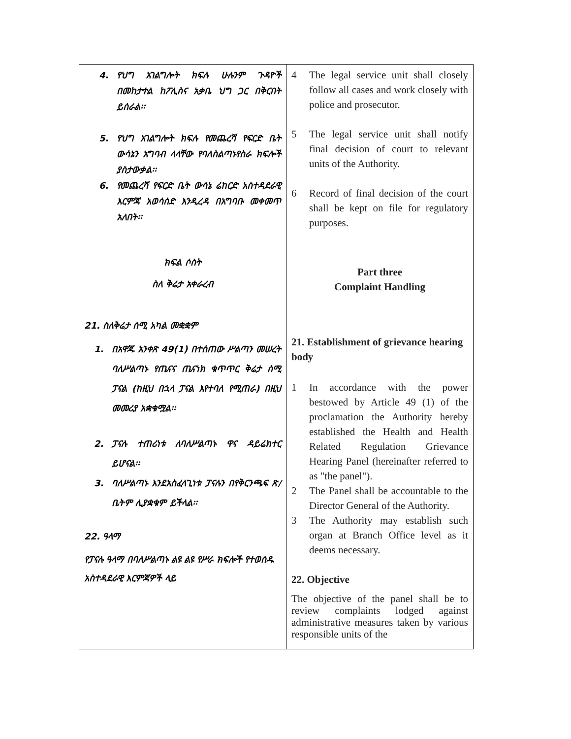| 4. የህግ አገልግሎት ክፍሉ ሁሉንም ጉዳዮች በመከታተል ከፖሊስና አቃቤ ህግ ጋር በቅርበት ይሰራል፡፡ 5. የህግ አገልግሎት ክፍሉ የመጨረሻ የፍርድ ቤት ውሳኔን አግባብ ላላቸው የባለስልጣኑየስራ ክፍሎች ያስታውቃል፡፡ 6. የመጨረሻ የፍርድ ቤት ውሳኔ ሬከርድ አስተዳደራዊ እርምጃ አወሳሰድ እንዲረዳ በአግባቡ መቀመጥ አለበት፡፡ ክፍል ሶስት ስለ ቅሬታ አቀራረብ 21. ስለቅሬታ ሰሚ አካል መቋቋም 1. በአዋጁ አንቀጽ 49(1) በተሰጠው ሥልጣን መሠረት ባለሥልጣኑ የጤናና ጤናነክ ቁጥጥር ቅሬታ ሰሚ ፓናል (ከዚህ በኋላ ፓናል እየተባለ የሚጠራ) በዚህ መመሪያ አቋቁሟል፡፡ 2. ፓናሉ ተጠሪነቱ ለባለሥልጣኑ ዋና ዳይሬክተር ይሆናል፡፡ 3. ባለሥልጣኑ እንደአስፈላጊነቱ ፓናሉን በየቅርንጫፍ ጽ/ቤትም ሊያቋቁም ይችላል፡፡ 22. ዓላማ የፓናሉ ዓላማ በባለሥልጣኑ ልዩ ልዩ የሥራ ክፍሎች የተወሰዱ አስተዳደራዊ እርምጃዎች ላይ | 4 The legal service unit shall closely follow all cases and work closely with police and prosecutor. 5 The legal service unit shall notify final decision of court to relevant units of the Authority. 6 Record of final decision of the court shall be kept on file for regulatory purposes. Part three Complaint Handling 21. Establishment of grievance hearing body 1 In accordance with the power bestowed by Article 49 (1) of the proclamation the Authority hereby established the Health and Health Related Regulation Grievance Hearing Panel (hereinafter referred to as "the panel"). 2 The Panel shall be accountable to the Director General of the Authority. 3 The Authority may establish such organ at Branch Office level as it deems necessary. 22. Objective The objective of the panel shall be to review complaints lodged against administrative measures taken by various responsible units of the |